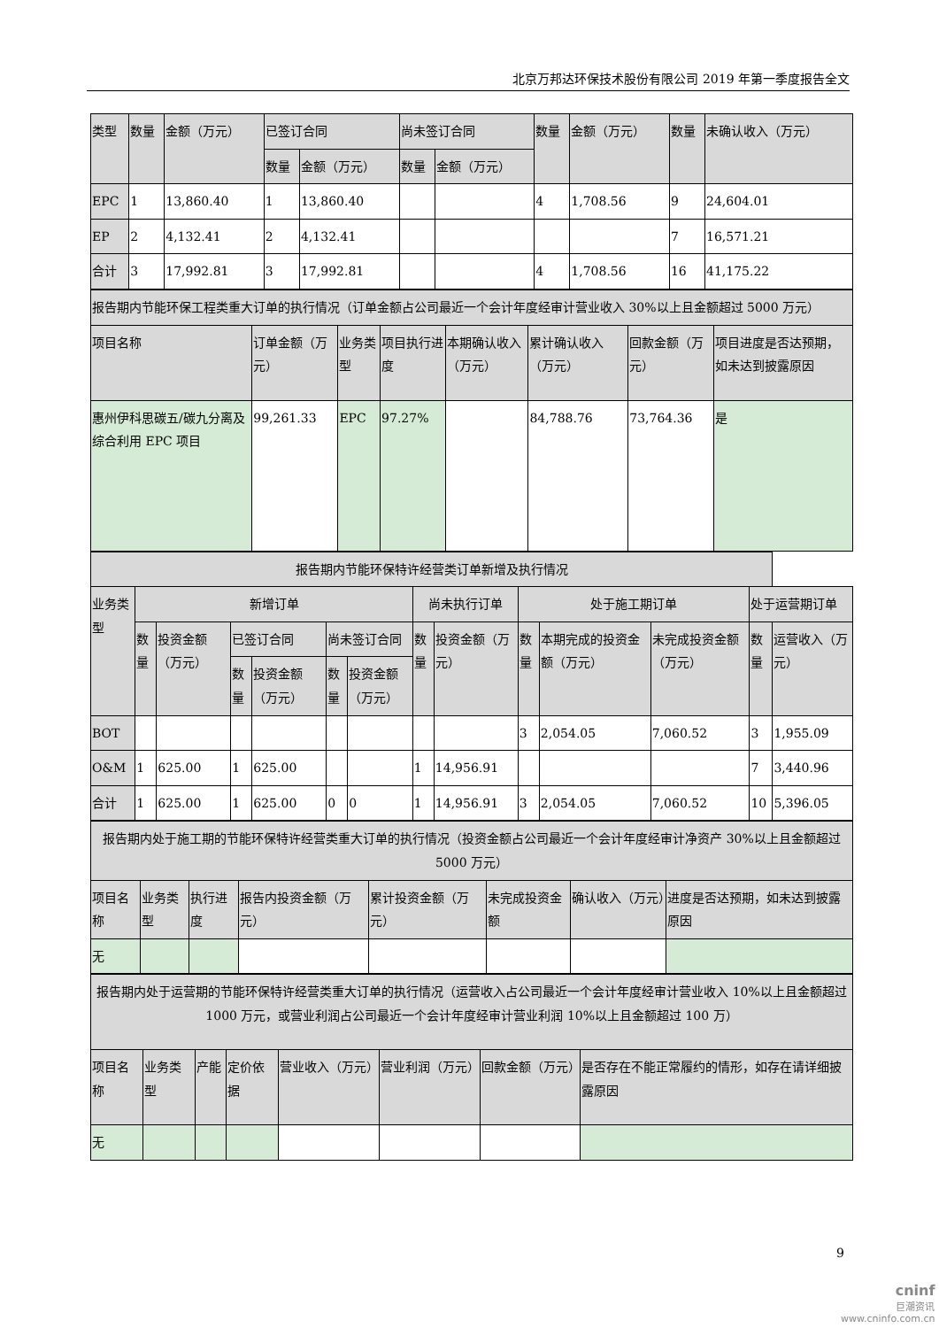北京万邦达环保技术股份有限公司 2019 年第一季度报告全文
| 类型 | 数量 | 金额（万元） | 已签订合同 | | 尚未签订合同 | | 数量 | 金额（万元） | 数量 | 未确认收入（万元） |
| --- | --- | --- | --- | --- | --- | --- | --- | --- | --- | --- |
| | | | 数量 | 金额（万元） | 数量 | 金额（万元） | | | | |
| EPC | 1 | 13,860.40 | 1 | 13,860.40 | | | 4 | 1,708.56 | 9 | 24,604.01 |
| EP | 2 | 4,132.41 | 2 | 4,132.41 | | | | | 7 | 16,571.21 |
| 合计 | 3 | 17,992.81 | 3 | 17,992.81 | | | 4 | 1,708.56 | 16 | 41,175.22 |
| 报告期内节能环保工程类重大订单的执行情况（订单金额占公司最近一个会计年度经审计营业收入 30%以上且金额超过 5000 万元） | | | | | | | |
| 项目名称 | 订单金额（万元） | 业务类型 | 项目执行进度 | 本期确认收入（万元） | 累计确认收入（万元） | 回款金额（万元） | 项目进度是否达预期，如未达到披露原因 |
| 惠州伊科思碳五/碳九分离及综合利用 EPC 项目 | 99,261.33 | EPC | 97.27% | | 84,788.76 | 73,764.36 | 是 |
| 报告期内节能环保特许经营类订单新增及执行情况 | | | | | | | | | | | | | |
| 业务类型 | 新增订单 | | | | | | 尚未执行订单 | | 处于施工期订单 | | | 处于运营期订单 | |
| | 数量 | 投资金额（万元） | 已签订合同 | | 尚未签订合同 | | 数量 | 投资金额（万元） | 数量 | 本期完成的投资金额（万元） | 未完成投资金额（万元） | 数量 | 运营收入（万元） |
| | | | 数量 | 投资金额（万元） | 数量 | 投资金额（万元） | | | | | | | |
| BOT | | | | | | | | | 3 | 2,054.05 | 7,060.52 | 3 | 1,955.09 |
| O&M | 1 | 625.00 | 1 | 625.00 | | | 1 | 14,956.91 | | | | 7 | 3,440.96 |
| 合计 | 1 | 625.00 | 1 | 625.00 | 0 | 0 | 1 | 14,956.91 | 3 | 2,054.05 | 7,060.52 | 10 | 5,396.05 |
| 报告期内处于施工期的节能环保特许经营类重大订单的执行情况（投资金额占公司最近一个会计年度经审计净资产 30%以上且金额超过 5000 万元） | | | | | | | |
| 项目名称 | 业务类型 | 执行进度 | 报告内投资金额（万元） | 累计投资金额（万元） | 未完成投资金额 | 确认收入（万元） | 进度是否达预期，如未达到披露原因 |
| 无 | | | | | | | |
| 报告期内处于运营期的节能环保特许经营类重大订单的执行情况（运营收入占公司最近一个会计年度经审计营业收入 10%以上且金额超过 1000 万元，或营业利润占公司最近一个会计年度经审计营业利润 10%以上且金额超过 100 万） | | | | | | | |
| 项目名称 | 业务类型 | 产能 | 定价依据 | 营业收入（万元） | 营业利润（万元） | 回款金额（万元） | 是否存在不能正常履约的情形，如存在请详细披露原因 |
| 无 | | | | | | | |
9
cninf
巨潮资讯
www.cninfo.com.cn